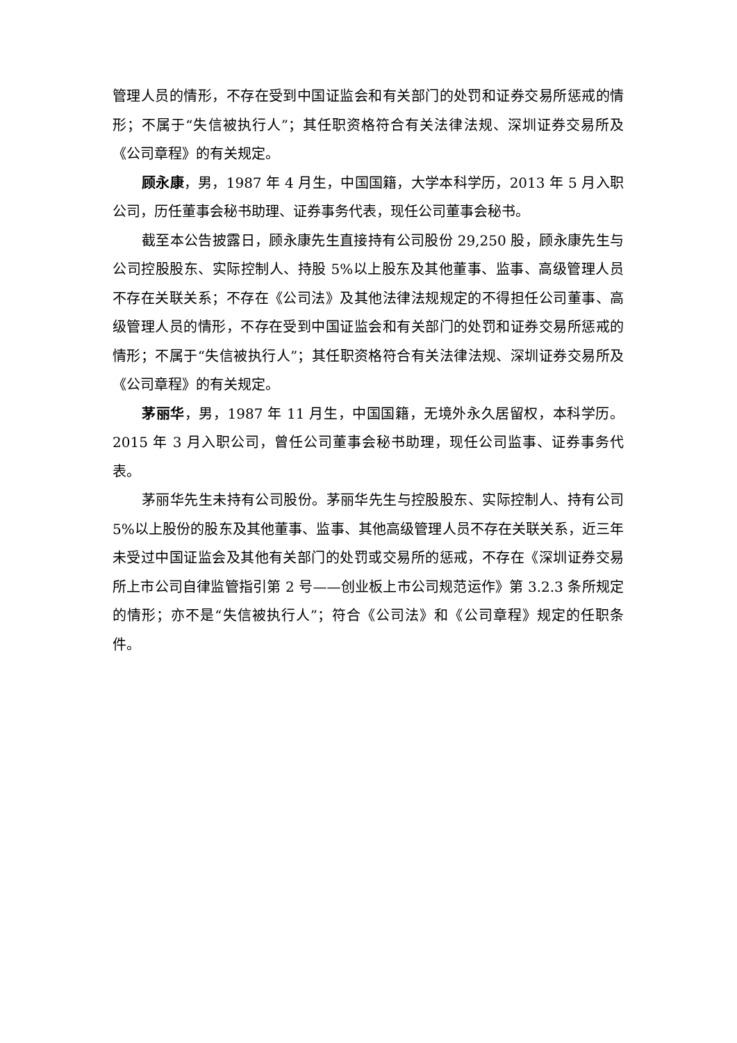管理人员的情形，不存在受到中国证监会和有关部门的处罚和证券交易所惩戒的情形；不属于“失信被执行人”；其任职资格符合有关法律法规、深圳证券交易所及《公司章程》的有关规定。
顾永康，男，1987 年 4 月生，中国国籍，大学本科学历，2013 年 5 月入职公司，历任董事会秘书助理、证券事务代表，现任公司董事会秘书。
截至本公告披露日，顾永康先生直接持有公司股份 29,250 股，顾永康先生与公司控股股东、实际控制人、持股 5%以上股东及其他董事、监事、高级管理人员不存在关联关系；不存在《公司法》及其他法律法规规定的不得担任公司董事、高级管理人员的情形，不存在受到中国证监会和有关部门的处罚和证券交易所惩戒的情形；不属于“失信被执行人”；其任职资格符合有关法律法规、深圳证券交易所及《公司章程》的有关规定。
茅丽华，男，1987 年 11 月生，中国国籍，无境外永久居留权，本科学历。2015 年 3 月入职公司，曾任公司董事会秘书助理，现任公司监事、证券事务代表。
茅丽华先生未持有公司股份。茅丽华先生与控股股东、实际控制人、持有公司 5%以上股份的股东及其他董事、监事、其他高级管理人员不存在关联关系，近三年未受过中国证监会及其他有关部门的处罚或交易所的惩戒，不存在《深圳证券交易所上市公司自律监管指引第 2 号——创业板上市公司规范运作》第 3.2.3 条所规定的情形；亦不是“失信被执行人”；符合《公司法》和《公司章程》规定的任职条件。